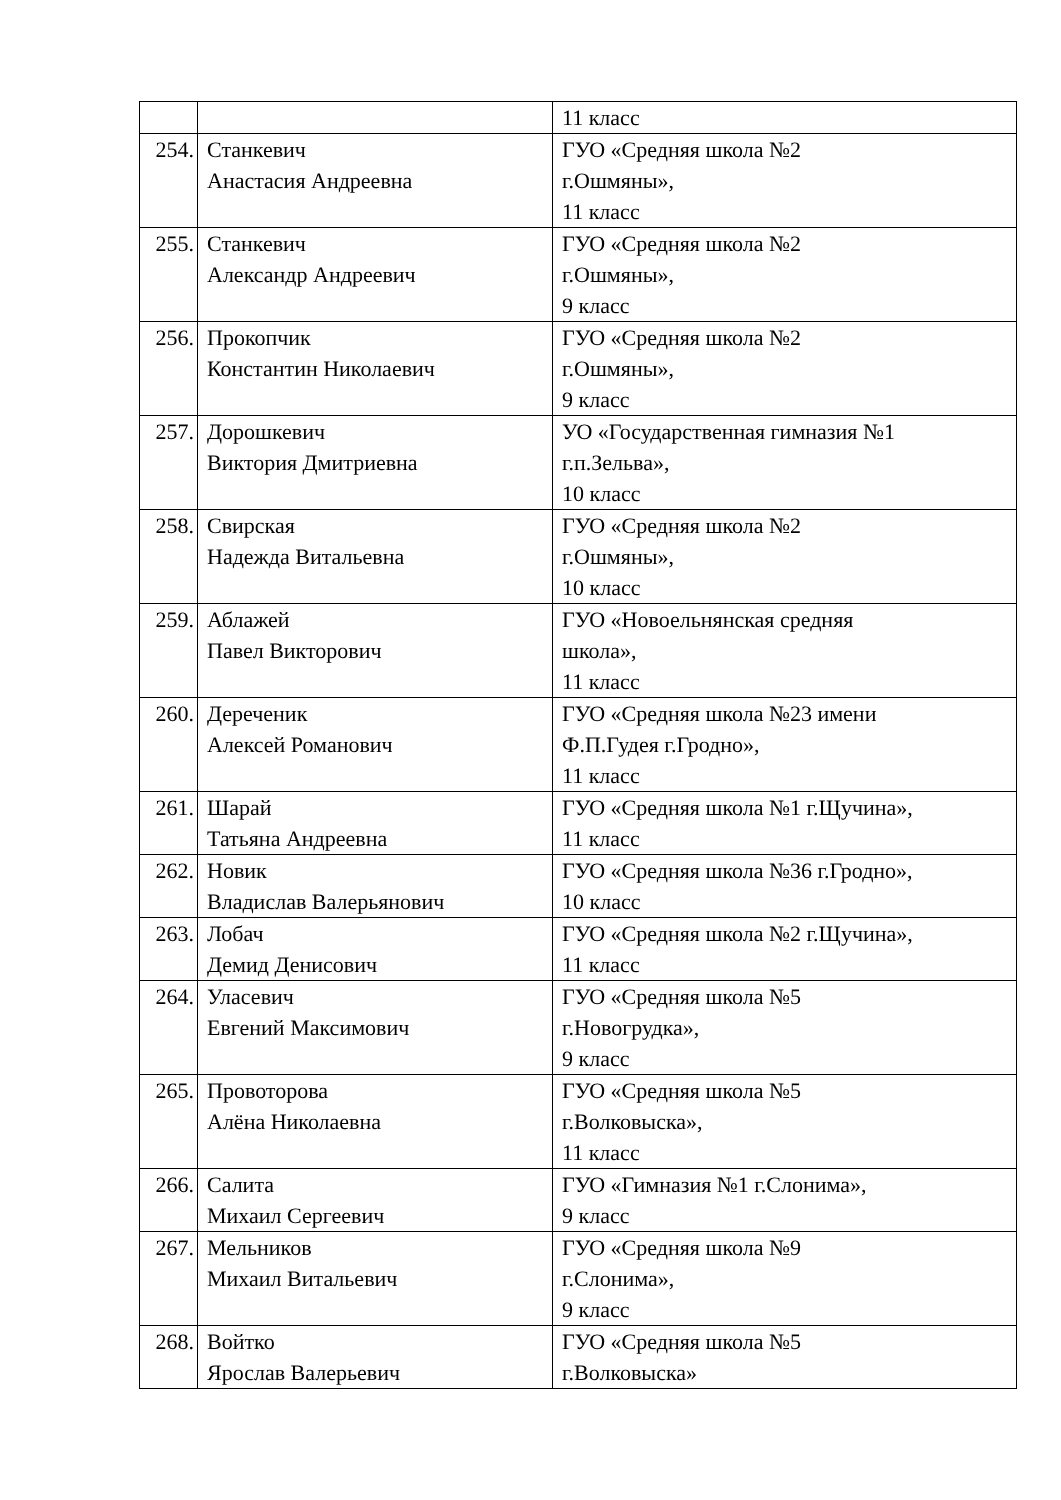| | | 11 класс |
| 254. | Станкевич Анастасия Андреевна | ГУО «Средняя школа №2 г.Ошмяны», 11 класс |
| 255. | Станкевич Александр Андреевич | ГУО «Средняя школа №2 г.Ошмяны», 9 класс |
| 256. | Прокопчик Константин Николаевич | ГУО «Средняя школа №2 г.Ошмяны», 9 класс |
| 257. | Дорошкевич Виктория Дмитриевна | УО «Государственная гимназия №1 г.п.Зельва», 10 класс |
| 258. | Свирская Надежда Витальевна | ГУО «Средняя школа №2 г.Ошмяны», 10 класс |
| 259. | Аблажей Павел Викторович | ГУО «Новоельнянская средняя школа», 11 класс |
| 260. | Дереченик Алексей Романович | ГУО «Средняя школа №23 имени Ф.П.Гудея г.Гродно», 11 класс |
| 261. | Шарай Татьяна Андреевна | ГУО «Средняя школа №1 г.Щучина», 11 класс |
| 262. | Новик Владислав Валерьянович | ГУО «Средняя школа №36 г.Гродно», 10 класс |
| 263. | Лобач Демид Денисович | ГУО «Средняя школа №2 г.Щучина», 11 класс |
| 264. | Уласевич Евгений Максимович | ГУО «Средняя школа №5 г.Новогрудка», 9 класс |
| 265. | Провоторова Алёна Николаевна | ГУО «Средняя школа №5 г.Волковыска», 11 класс |
| 266. | Салита Михаил Сергеевич | ГУО «Гимназия №1 г.Слонима», 9 класс |
| 267. | Мельников Михаил Витальевич | ГУО «Средняя школа №9 г.Слонима», 9 класс |
| 268. | Войтко Ярослав Валерьевич | ГУО «Средняя школа №5 г.Волковыска» |